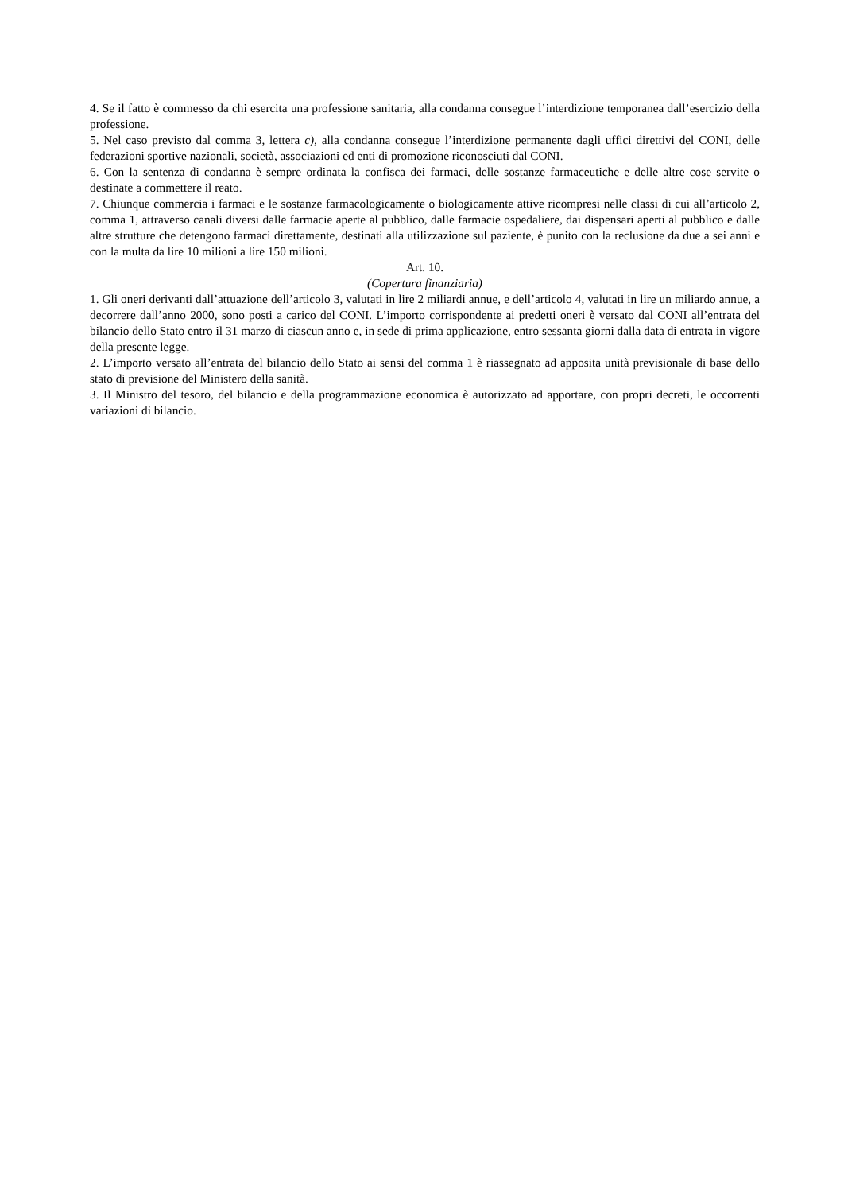4. Se il fatto è commesso da chi esercita una professione sanitaria, alla condanna consegue l’interdizione temporanea dall’esercizio della professione.
5. Nel caso previsto dal comma 3, lettera c), alla condanna consegue l’interdizione permanente dagli uffici direttivi del CONI, delle federazioni sportive nazionali, società, associazioni ed enti di promozione riconosciuti dal CONI.
6. Con la sentenza di condanna è sempre ordinata la confisca dei farmaci, delle sostanze farmaceutiche e delle altre cose servite o destinate a commettere il reato.
7. Chiunque commercia i farmaci e le sostanze farmacologicamente o biologicamente attive ricompresi nelle classi di cui all’articolo 2, comma 1, attraverso canali diversi dalle farmacie aperte al pubblico, dalle farmacie ospedaliere, dai dispensari aperti al pubblico e dalle altre strutture che detengono farmaci direttamente, destinati alla utilizzazione sul paziente, è punito con la reclusione da due a sei anni e con la multa da lire 10 milioni a lire 150 milioni.
Art. 10.
(Copertura finanziaria)
1. Gli oneri derivanti dall’attuazione dell’articolo 3, valutati in lire 2 miliardi annue, e dell’articolo 4, valutati in lire un miliardo annue, a decorrere dall’anno 2000, sono posti a carico del CONI. L’importo corrispondente ai predetti oneri è versato dal CONI all’entrata del bilancio dello Stato entro il 31 marzo di ciascun anno e, in sede di prima applicazione, entro sessanta giorni dalla data di entrata in vigore della presente legge.
2. L’importo versato all’entrata del bilancio dello Stato ai sensi del comma 1 è riassegnato ad apposita unità previsionale di base dello stato di previsione del Ministero della sanità.
3. Il Ministro del tesoro, del bilancio e della programmazione economica è autorizzato ad apportare, con propri decreti, le occorrenti variazioni di bilancio.